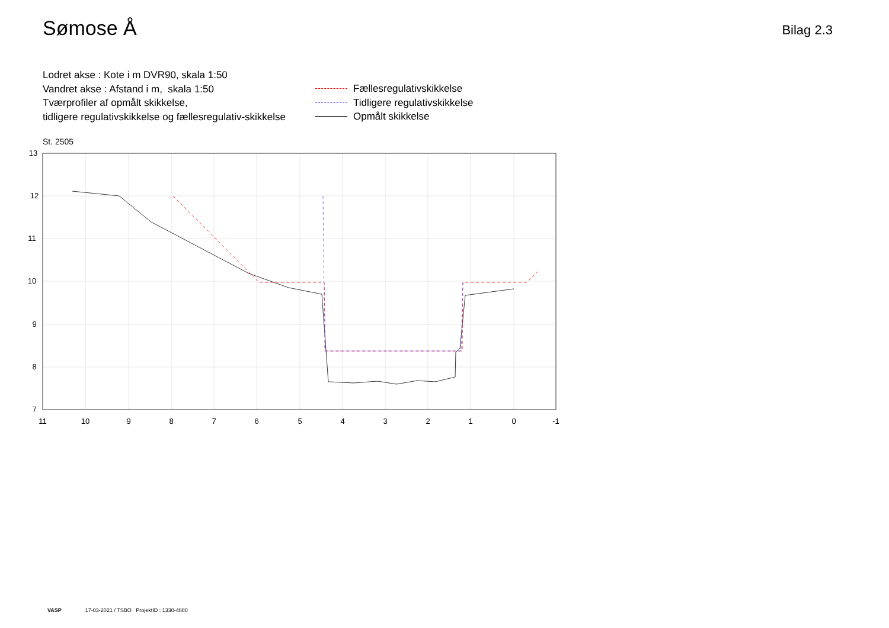Sømose Å
Bilag 2.3
Lodret akse : Kote i m DVR90, skala 1:50
Vandret akse : Afstand i m, skala 1:50
Tværprofiler af opmålt skikkelse,
tidligere regulativskikkelse og fællesregulativ-skikkelse
Fællesregulativskikkelse
Tidligere regulativskikkelse
Opmålt skikkelse
St. 2505
13
12
11
10
9
8
7
11
10
9
8
7
6
5
4
3
2
1
0
-1
VASP 17-03-2021 / TSBO ProjektID : 1330-4880